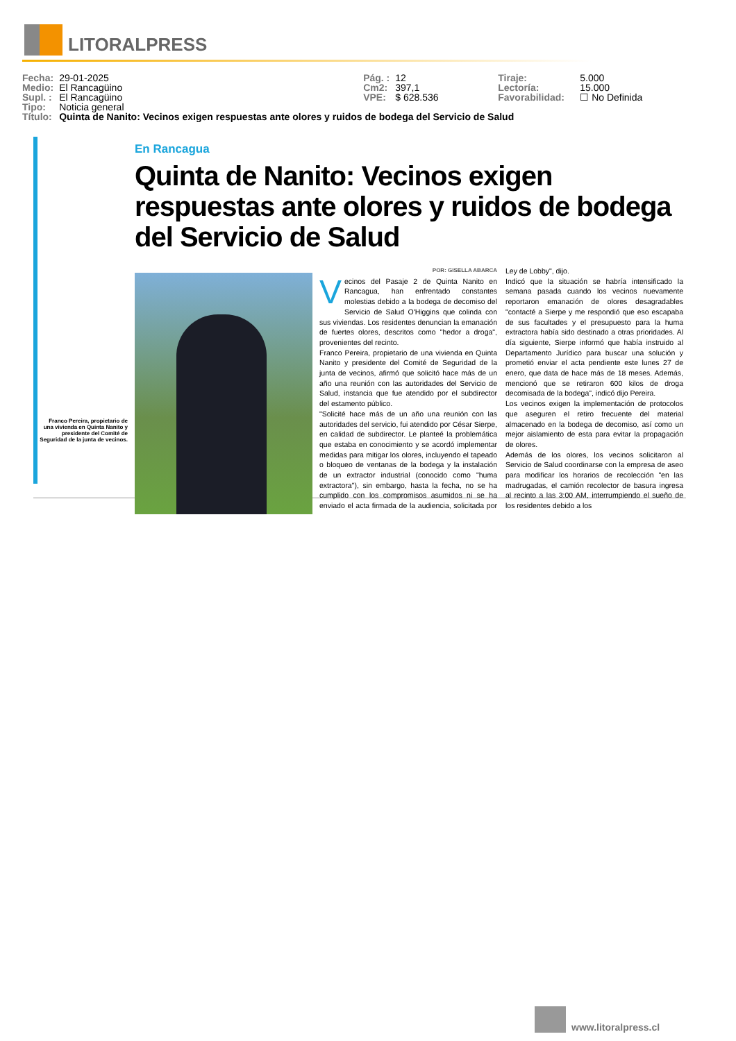LITORALPRESS
| Fecha: | 29-01-2025 | Pág. : | 12 | Tiraje: | 5.000 |
| Medio: | El Rancagüino | Cm2: | 397,1 | Lectoría: | 15.000 |
| Supl. : | El Rancagüino | VPE: | $ 628.536 | Favorabilidad: | ☐ No Definida |
| Tipo: | Noticia general | | | | |
| Título: | Quinta de Nanito: Vecinos exigen respuestas ante olores y ruidos de bodega del Servicio de Salud | | | | |
Franco Pereira, propietario de una vivienda en Quinta Nanito y presidente del Comité de Seguridad de la junta de vecinos.
En Rancagua
Quinta de Nanito: Vecinos exigen respuestas ante olores y ruidos de bodega del Servicio de Salud
POR: GISELLA ABARCA
Vecinos del Pasaje 2 de Quinta Nanito en Rancagua, han enfrentado constantes molestias debido a la bodega de decomiso del Servicio de Salud O'Higgins que colinda con sus viviendas. Los residentes denuncian la emanación de fuertes olores, descritos como "hedor a droga", provenientes del recinto.
Franco Pereira, propietario de una vivienda en Quinta Nanito y presidente del Comité de Seguridad de la junta de vecinos, afirmó que solicitó hace más de un año una reunión con las autoridades del Servicio de Salud, instancia que fue atendido por el subdirector del estamento público.
"Solicité hace más de un año una reunión con las autoridades del servicio, fui atendido por César Sierpe, en calidad de subdirector. Le planteé la problemática que estaba en conocimiento y se acordó implementar medidas para mitigar los olores, incluyendo el tapeado o bloqueo de ventanas de la bodega y la instalación de un extractor industrial (conocido como "huma extractora"), sin embargo, hasta la fecha, no se ha cumplido con los compromisos asumidos ni se ha enviado el acta firmada de la audiencia, solicitada por Ley de Lobby", dijo.
Indicó que la situación se habría intensificado la semana pasada cuando los vecinos nuevamente reportaron emanación de olores desagradables "contacté a Sierpe y me respondió que eso escapaba de sus facultades y el presupuesto para la huma extractora había sido destinado a otras prioridades. Al día siguiente, Sierpe informó que había instruido al Departamento Jurídico para buscar una solución y prometió enviar el acta pendiente este lunes 27 de enero, que data de hace más de 18 meses. Además, mencionó que se retiraron 600 kilos de droga decomisada de la bodega", indicó dijo Pereira.
Los vecinos exigen la implementación de protocolos que aseguren el retiro frecuente del material almacenado en la bodega de decomiso, así como un mejor aislamiento de esta para evitar la propagación de olores.
Además de los olores, los vecinos solicitaron al Servicio de Salud coordinarse con la empresa de aseo para modificar los horarios de recolección "en las madrugadas, el camión recolector de basura ingresa al recinto a las 3:00 AM, interrumpiendo el sueño de los residentes debido a los
www.litoralpress.cl